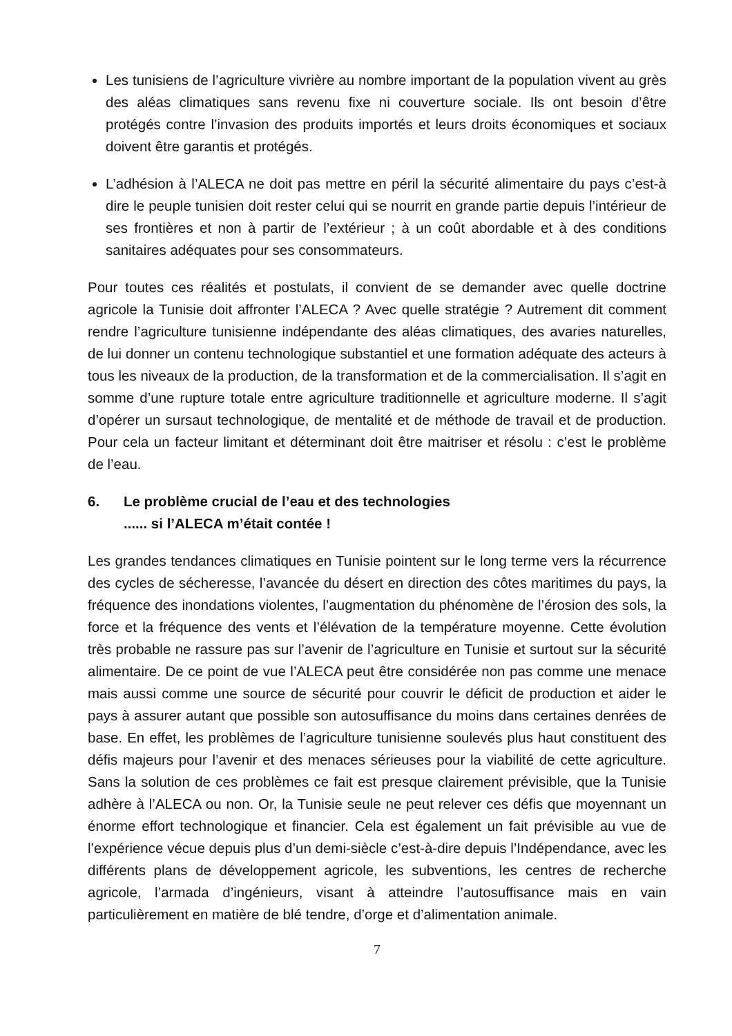Les tunisiens de l’agriculture vivrière au nombre important de la population vivent au grès des aléas climatiques sans revenu fixe ni couverture sociale. Ils ont besoin d’être protégés contre l’invasion des produits importés et leurs droits économiques et sociaux doivent être garantis et protégés.
L’adhésion à l’ALECA ne doit pas mettre en péril la sécurité alimentaire du pays c’est-à dire le peuple tunisien doit rester celui qui se nourrit en grande partie depuis l’intérieur de ses frontières et non à partir de l’extérieur ; à un coût abordable et à des conditions sanitaires adéquates pour ses consommateurs.
Pour toutes ces réalités et postulats, il convient de se demander avec quelle doctrine agricole la Tunisie doit affronter l’ALECA ? Avec quelle stratégie ? Autrement dit comment rendre l’agriculture tunisienne indépendante des aléas climatiques, des avaries naturelles, de lui donner un contenu technologique substantiel et une formation adéquate des acteurs à tous les niveaux de la production, de la transformation et de la commercialisation. Il s’agit en somme d’une rupture totale entre agriculture traditionnelle et agriculture moderne. Il s’agit d’opérer un sursaut technologique, de mentalité et de méthode de travail et de production. Pour cela un facteur limitant et déterminant doit être maitriser et résolu : c’est le problème de l’eau.
6. Le problème crucial de l’eau et des technologies
...... si l’ALECA m’était contée !
Les grandes tendances climatiques en Tunisie pointent sur le long terme vers la récurrence des cycles de sécheresse, l’avancée du désert en direction des côtes maritimes du pays, la fréquence des inondations violentes, l’augmentation du phénomène de l’érosion des sols, la force et la fréquence des vents et l’élévation de la température moyenne. Cette évolution très probable ne rassure pas sur l’avenir de l’agriculture en Tunisie et surtout sur la sécurité alimentaire. De ce point de vue l’ALECA peut être considérée non pas comme une menace mais aussi comme une source de sécurité pour couvrir le déficit de production et aider le pays à assurer autant que possible son autosuffisance du moins dans certaines denrées de base. En effet, les problèmes de l’agriculture tunisienne soulevés plus haut constituent des défis majeurs pour l’avenir et des menaces sérieuses pour la viabilité de cette agriculture. Sans la solution de ces problèmes ce fait est presque clairement prévisible, que la Tunisie adhère à l’ALECA ou non. Or, la Tunisie seule ne peut relever ces défis que moyennant un énorme effort technologique et financier. Cela est également un fait prévisible au vue de l’expérience vécue depuis plus d’un demi-siècle c’est-à-dire depuis l’Indépendance, avec les différents plans de développement agricole, les subventions, les centres de recherche agricole, l’armada d’ingénieurs, visant à atteindre l’autosuffisance mais en vain particulièrement en matière de blé tendre, d’orge et d’alimentation animale.
7